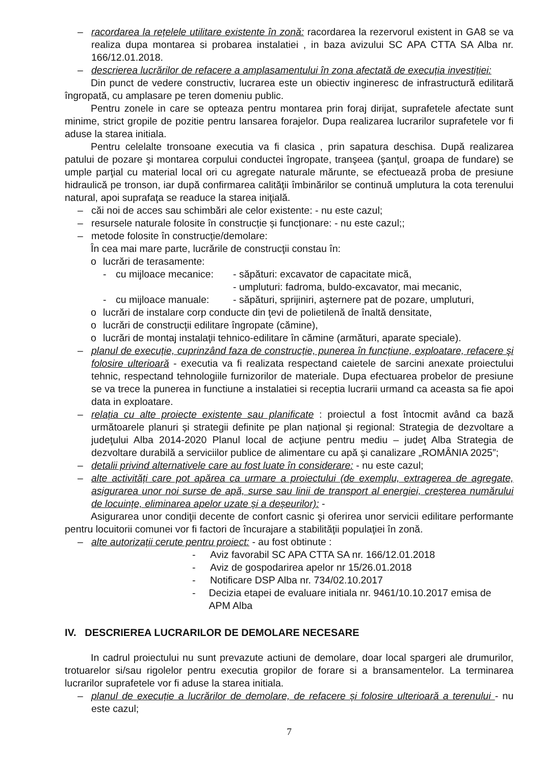– racordarea la rețelele utilitare existente în zonă: racordarea la rezervorul existent in GA8 se va realiza dupa montarea si probarea instalatiei , in baza avizului SC APA CTTA SA Alba nr. 166/12.01.2018.
– descrierea lucrărilor de refacere a amplasamentului în zona afectată de execuția investiției:
Din punct de vedere constructiv, lucrarea este un obiectiv ingineresc de infrastructură edilitară îngropată, cu amplasare pe teren domeniu public.
Pentru zonele in care se opteaza pentru montarea prin foraj dirijat, suprafetele afectate sunt minime, strict gropile de pozitie pentru lansarea forajelor. Dupa realizarea lucrarilor suprafetele vor fi aduse la starea initiala.
Pentru celelalte tronsoane executia va fi clasica , prin sapatura deschisa. După realizarea patului de pozare şi montarea corpului conductei îngropate, tranşeea (şanţul, groapa de fundare) se umple parţial cu material local ori cu agregate naturale mărunte, se efectuează proba de presiune hidraulică pe tronson, iar după confirmarea calităţii îmbinărilor se continuă umplutura la cota terenului natural, apoi suprafaţa se readuce la starea iniţială.
– căi noi de acces sau schimbări ale celor existente: - nu este cazul;
– resursele naturale folosite în construcție și funcționare: - nu este cazul;;
– metode folosite în construcție/demolare:
În cea mai mare parte, lucrările de construcţii constau în:
o lucrări de terasamente:
- cu mijloace mecanice: - săpături: excavator de capacitate mică,
- umpluturi: fadroma, buldo-excavator, mai mecanic,
- cu mijloace manuale: - săpături, sprijiniri, aşternere pat de pozare, umpluturi,
o lucrări de instalare corp conducte din ţevi de polietilenă de înaltă densitate,
o lucrări de construcţii edilitare îngropate (cămine),
o lucrări de montaj instalaţii tehnico-edilitare în cămine (armături, aparate speciale).
– planul de execuție, cuprinzând faza de construcție, punerea în funcțiune, exploatare, refacere şi folosire ulterioară - executia va fi realizata respectand caietele de sarcini anexate proiectului tehnic, respectand tehnologiile furnizorilor de materiale. Dupa efectuarea probelor de presiune se va trece la punerea in functiune a instalatiei si receptia lucrarii urmand ca aceasta sa fie apoi data in exploatare.
– relația cu alte proiecte existente sau planificate : proiectul a fost întocmit având ca bază următoarele planuri și strategii definite pe plan național și regional: Strategia de dezvoltare a judeţului Alba 2014-2020 Planul local de acţiune pentru mediu – judeţ Alba Strategia de dezvoltare durabilă a serviciilor publice de alimentare cu apă şi canalizare „ROMÂNIA 2025”;
– detalii privind alternativele care au fost luate în considerare: - nu este cazul;
– alte activități care pot apărea ca urmare a proiectului (de exemplu, extragerea de agregate, asigurarea unor noi surse de apă, surse sau linii de transport al energiei, creșterea numărului de locuințe, eliminarea apelor uzate și a deșeurilor): -
Asigurarea unor condiţii decente de confort casnic şi oferirea unor servicii edilitare performante pentru locuitorii comunei vor fi factori de încurajare a stabilităţii populaţiei în zonă.
– alte autorizații cerute pentru proiect: - au fost obtinute :
- Aviz favorabil SC APA CTTA SA nr. 166/12.01.2018
- Aviz de gospodarirea apelor nr 15/26.01.2018
- Notificare DSP Alba nr. 734/02.10.2017
- Decizia etapei de evaluare initiala nr. 9461/10.10.2017 emisa de APM Alba
IV. DESCRIEREA LUCRARILOR DE DEMOLARE NECESARE
In cadrul proiectului nu sunt prevazute actiuni de demolare, doar local spargeri ale drumurilor, trotuarelor si/sau rigolelor pentru executia gropilor de forare si a bransamentelor. La terminarea lucrarilor suprafetele vor fi aduse la starea initiala.
– planul de execuție a lucrărilor de demolare, de refacere și folosire ulterioară a terenului - nu este cazul;
7